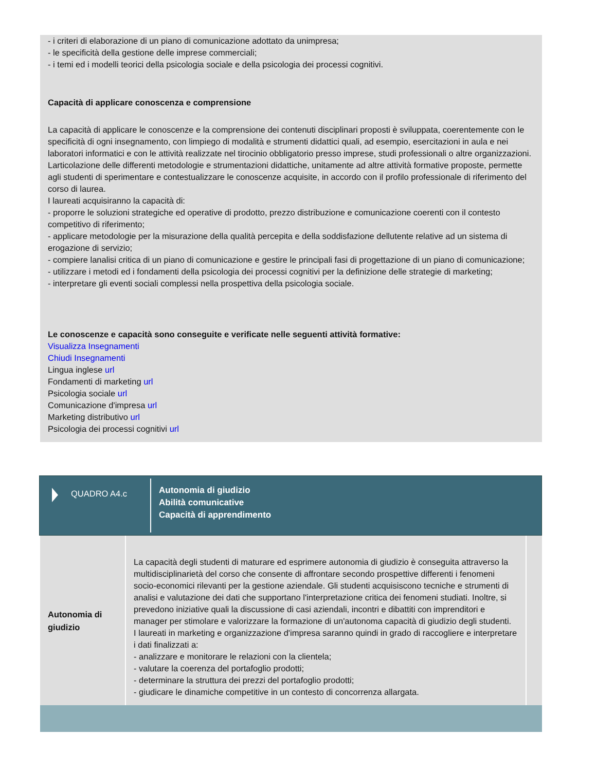- i criteri di elaborazione di un piano di comunicazione adottato da unimpresa;
- le specificità della gestione delle imprese commerciali;
- i temi ed i modelli teorici della psicologia sociale e della psicologia dei processi cognitivi.
Capacità di applicare conoscenza e comprensione
La capacità di applicare le conoscenze e la comprensione dei contenuti disciplinari proposti è sviluppata, coerentemente con le specificità di ogni insegnamento, con limpiego di modalità e strumenti didattici quali, ad esempio, esercitazioni in aula e nei laboratori informatici e con le attività realizzate nel tirocinio obbligatorio presso imprese, studi professionali o altre organizzazioni. Larticolazione delle differenti metodologie e strumentazioni didattiche, unitamente ad altre attività formative proposte, permette agli studenti di sperimentare e contestualizzare le conoscenze acquisite, in accordo con il profilo professionale di riferimento del corso di laurea.
I laureati acquisiranno la capacità di:
- proporre le soluzioni strategiche ed operative di prodotto, prezzo distribuzione e comunicazione coerenti con il contesto competitivo di riferimento;
- applicare metodologie per la misurazione della qualità percepita e della soddisfazione dellutente relative ad un sistema di erogazione di servizio;
- compiere lanalisi critica di un piano di comunicazione e gestire le principali fasi di progettazione di un piano di comunicazione;
- utilizzare i metodi ed i fondamenti della psicologia dei processi cognitivi per la definizione delle strategie di marketing;
- interpretare gli eventi sociali complessi nella prospettiva della psicologia sociale.
Le conoscenze e capacità sono conseguite e verificate nelle seguenti attività formative:
Visualizza Insegnamenti
Chiudi Insegnamenti
Lingua inglese url
Fondamenti di marketing url
Psicologia sociale url
Comunicazione d'impresa url
Marketing distributivo url
Psicologia dei processi cognitivi url
QUADRO A4.c
Autonomia di giudizio
Abilità comunicative
Capacità di apprendimento
| Autonomia di giudizio | La capacità degli studenti di maturare ed esprimere autonomia di giudizio è conseguita attraverso la multidisciplinarietà del corso che consente di affrontare secondo prospettive differenti i fenomeni socio-economici rilevanti per la gestione aziendale. Gli studenti acquisiscono tecniche e strumenti di analisi e valutazione dei dati che supportano l'interpretazione critica dei fenomeni studiati. Inoltre, si prevedono iniziative quali la discussione di casi aziendali, incontri e dibattiti con imprenditori e manager per stimolare e valorizzare la formazione di un'autonoma capacità di giudizio degli studenti. I laureati in marketing e organizzazione d'impresa saranno quindi in grado di raccogliere e interpretare i dati finalizzati a: - analizzare e monitorare le relazioni con la clientela; - valutare la coerenza del portafoglio prodotti; - determinare la struttura dei prezzi del portafoglio prodotti; - giudicare le dinamiche competitive in un contesto di concorrenza allargata. | |